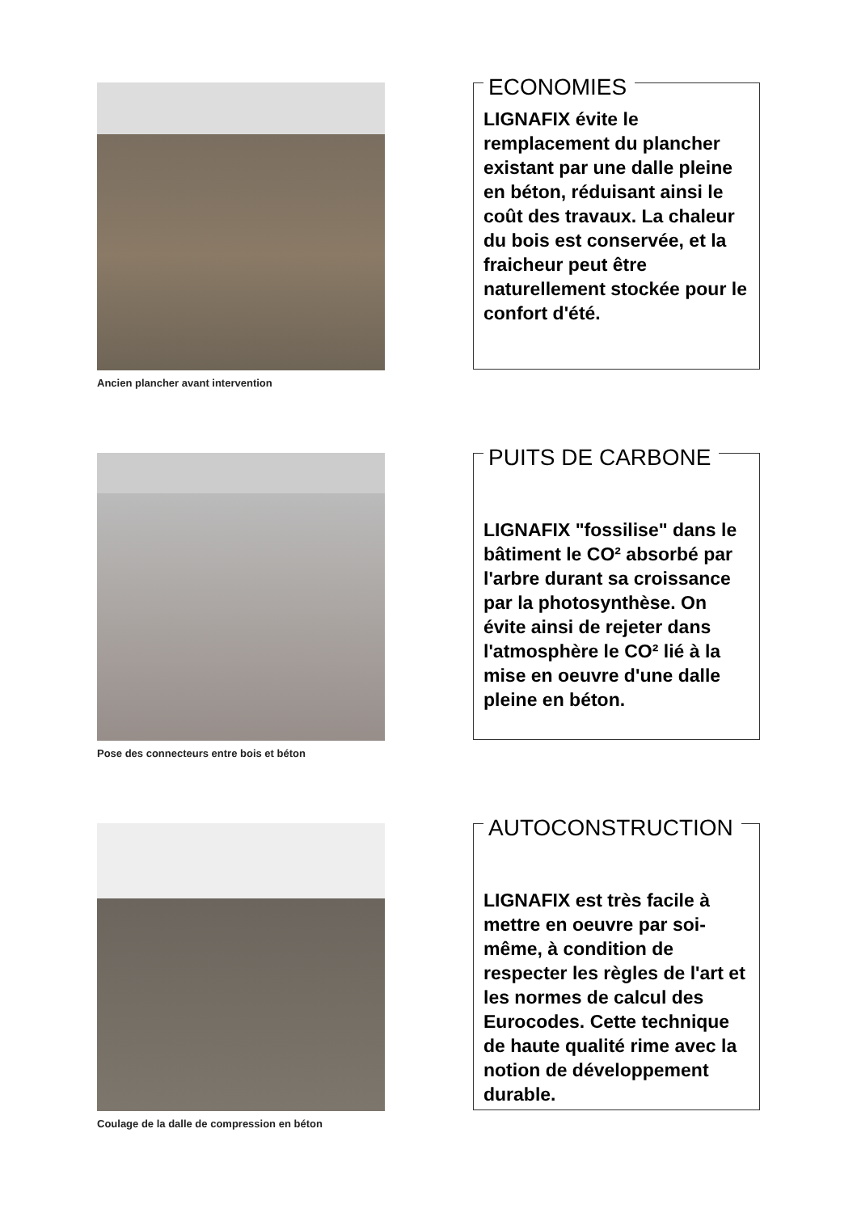Ancien plancher avant intervention
ECONOMIES
LIGNAFIX évite le remplacement du plancher existant par une dalle pleine en béton, réduisant ainsi le coût des travaux. La chaleur du bois est conservée, et la fraicheur peut être naturellement stockée pour le confort d'été.
Pose des connecteurs entre bois et béton
PUITS DE CARBONE
LIGNAFIX "fossilise" dans le bâtiment le CO² absorbé par l'arbre durant sa croissance par la photosynthèse. On évite ainsi de rejeter dans l'atmosphère le CO² lié à la mise en oeuvre d'une dalle pleine en béton.
Coulage de la dalle de compression en béton
AUTOCONSTRUCTION
LIGNAFIX est très facile à mettre en oeuvre par soi-même, à condition de respecter les règles de l'art et les normes de calcul des Eurocodes. Cette technique de haute qualité rime avec la notion de développement durable.